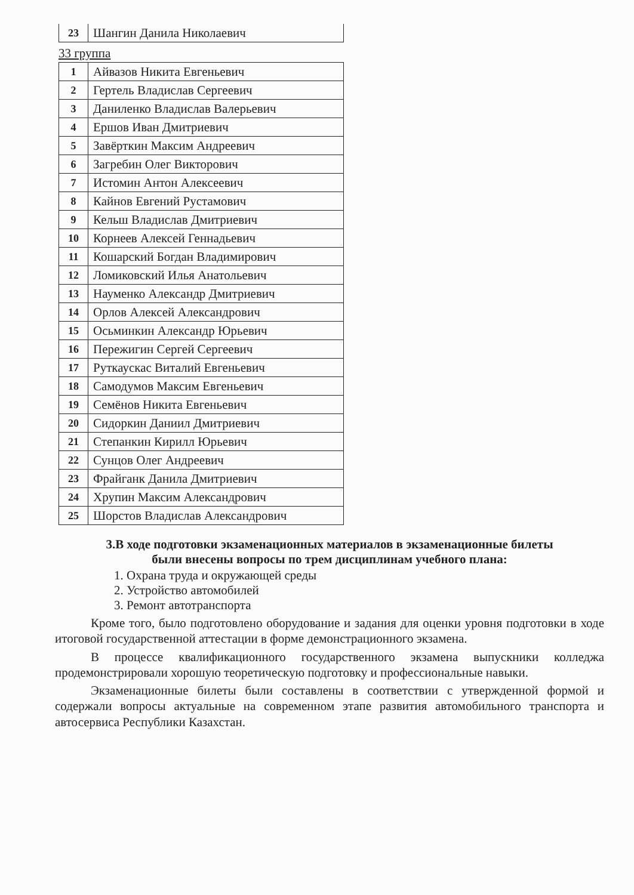| 23 | Шангин Данила Николаевич |
33 группа
| 1 | Айвазов Никита Евгеньевич |
| 2 | Гертель Владислав Сергеевич |
| 3 | Даниленко Владислав Валерьевич |
| 4 | Ершов Иван Дмитриевич |
| 5 | Завёрткин Максим Андреевич |
| 6 | Загребин Олег Викторович |
| 7 | Истомин Антон Алексеевич |
| 8 | Кайнов Евгений Рустамович |
| 9 | Кельш Владислав Дмитриевич |
| 10 | Корнеев Алексей Геннадьевич |
| 11 | Кошарский Богдан Владимирович |
| 12 | Ломиковский Илья Анатольевич |
| 13 | Науменко Александр Дмитриевич |
| 14 | Орлов Алексей Александрович |
| 15 | Осьминкин Александр Юрьевич |
| 16 | Пережигин Сергей Сергеевич |
| 17 | Руткаускас Виталий Евгеньевич |
| 18 | Самодумов Максим Евгеньевич |
| 19 | Семёнов Никита Евгеньевич |
| 20 | Сидоркин Даниил Дмитриевич |
| 21 | Степанкин Кирилл Юрьевич |
| 22 | Сунцов Олег Андреевич |
| 23 | Фрайганк Данила Дмитриевич |
| 24 | Хрупин Максим Александрович |
| 25 | Шорстов Владислав Александрович |
3.В ходе подготовки экзаменационных материалов в экзаменационные билеты
были внесены вопросы по трем дисциплинам учебного плана:
1. Охрана труда и окружающей среды
2. Устройство автомобилей
3. Ремонт автотранспорта
Кроме того, было подготовлено оборудование и задания для оценки уровня подготовки в ходе итоговой государственной аттестации в форме демонстрационного экзамена.
В процессе квалификационного государственного экзамена выпускники колледжа продемонстрировали хорошую теоретическую подготовку и профессиональные навыки.
Экзаменационные билеты были составлены в соответствии с утвержденной формой и содержали вопросы актуальные на современном этапе развития автомобильного транспорта и автосервиса Республики Казахстан.